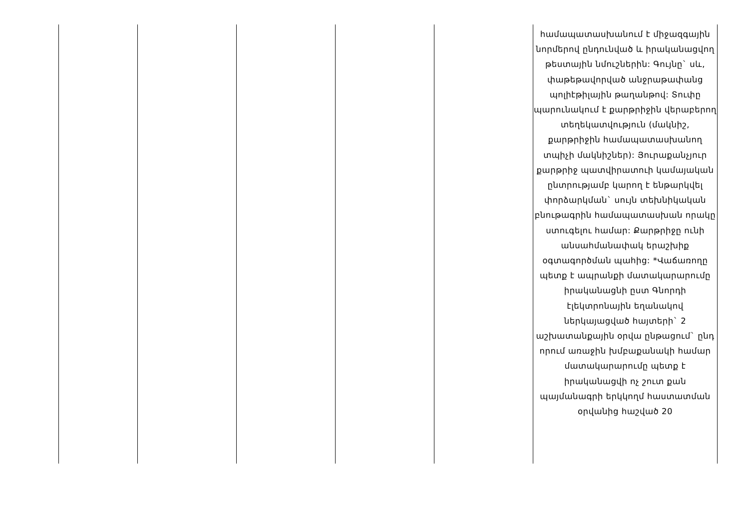| | | | | | համապատասխանում է միջազգային նորմերով ընդունված և իրականացվող թեստային նմուշներին: Գույնը` սև, փաթեթավորված անջրաթափանց պոլիէթիլային թաղանթով: Տուփը պարունակում է քարթրիջին վերաբերող տեղեկատվություն (մակնիշ, քարթրիջին համապատասխանող տպիչի մակնիշներ): Յուրաքանչյուր քարթրիջ պատվիրատուի կամայական ընտրությամբ կարող է ենթարկվել փորձարկման` սույն տեխնիկական բնութագրին համապատասխան որակը ստուգելու համար: Քարթրիջը ունի անսահմանափակ երաշխիք օգտագործման պահից: *Վաճառողը պետք է ապրանքի մատակարարումը իրականացնի ըստ Գնորդի էլեկտրոնային եղանակով ներկայացված հայտերի` 2 աշխատանքային օրվա ընթացում` ընդ որում առաջին խմբաքանակի համար մատակարարումը պետք է իրականացվի ոչ շուտ քան պայմանագրի երկկողմ հաստատման օրվանից հաշված 20 |